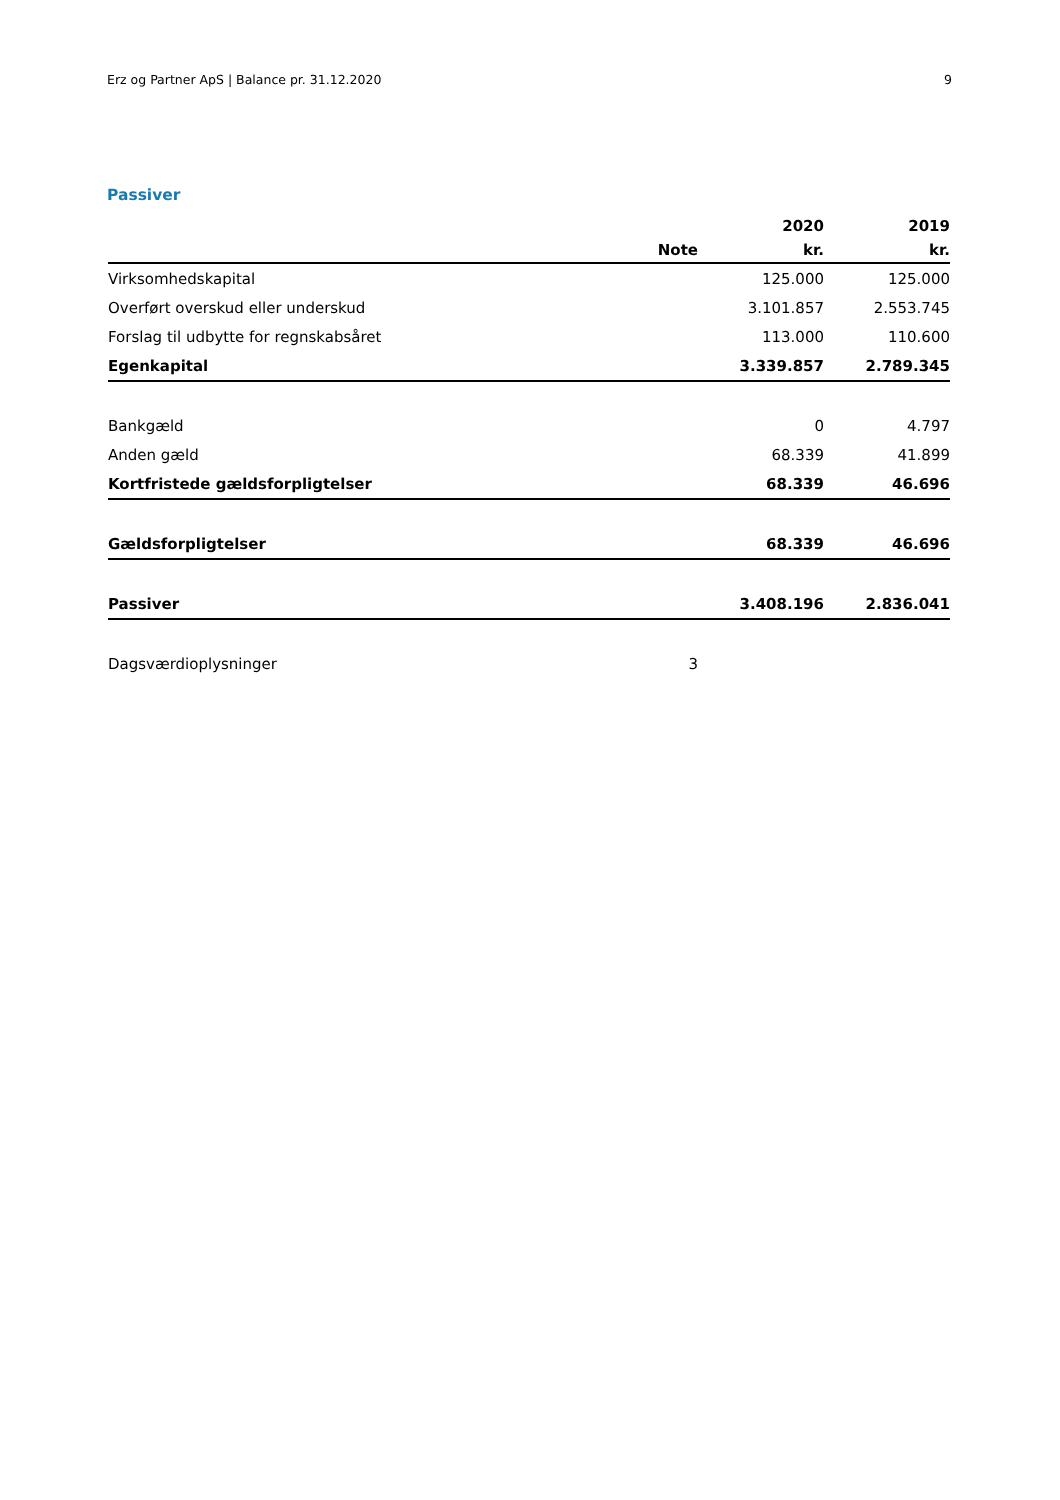Erz og Partner ApS | Balance pr. 31.12.2020 9
Passiver
| | | 2020 | 2019 |
| --- | --- | --- | --- |
| | Note | kr. | kr. |
| Virksomhedskapital | | 125.000 | 125.000 |
| Overført overskud eller underskud | | 3.101.857 | 2.553.745 |
| Forslag til udbytte for regnskabsåret | | 113.000 | 110.600 |
| Egenkapital | | 3.339.857 | 2.789.345 |
| Bankgæld | | 0 | 4.797 |
| Anden gæld | | 68.339 | 41.899 |
| Kortfristede gældsforpligtelser | | 68.339 | 46.696 |
| Gældsforpligtelser | | 68.339 | 46.696 |
| Passiver | | 3.408.196 | 2.836.041 |
| Dagsværdioplysninger | 3 | | |